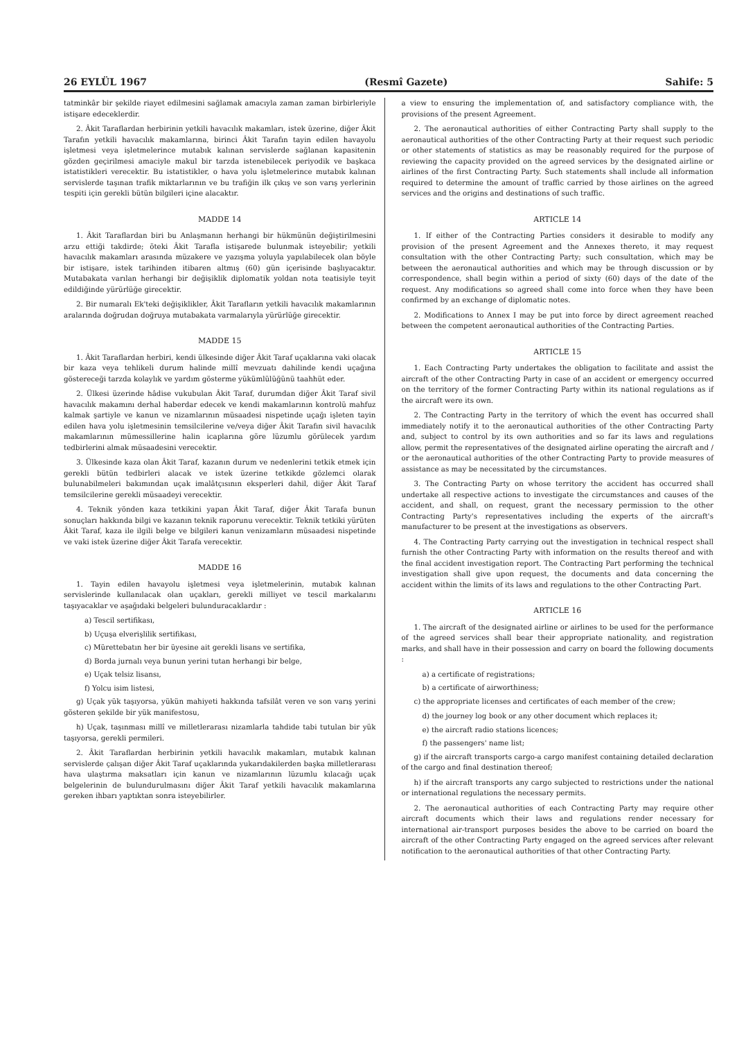26 EYLÜL 1967 (Resmî Gazete) Sahife: 5
tatminkâr bir şekilde riayet edilmesini sağlamak amacıyla zaman zaman birbirleriyle istişare edeceklerdir.
2. Âkit Taraflardan herbirinin yetkili havacılık makamları, istek üzerine, diğer Âkit Tarafın yetkili havacılık makamlarına, birinci Âkit Tarafın tayin edilen havayolu işletmesi veya işletmelerince mutabık kalınan servislerde sağlanan kapasitenin gözden geçirilmesi amaciyle makul bir tarzda istenebilecek periyodik ve başkaca istatistikleri verecektir. Bu istatistikler, o hava yolu işletmelerince mutabık kalınan servislerde taşınan trafik miktarlarının ve bu trafiğin ilk çıkış ve son varış yerlerinin tespiti için gerekli bütün bilgileri içine alacaktır.
MADDE 14
1. Âkit Taraflardan biri bu Anlaşmanın herhangi bir hükmünün değiştirilmesini arzu ettiği takdirde; öteki Âkit Tarafla istişarede bulunmak isteyebilir; yetkili havacılık makamları arasında müzakere ve yazışma yoluyla yapılabilecek olan böyle bir istişare, istek tarihinden itibaren altmış (60) gün içerisinde başlıyacaktır. Mutabakata varılan herhangi bir değişiklik diplomatik yoldan nota teatisiyle teyit edildiğinde yürürlüğe girecektir.
2. Bir numaralı Ek'teki değişiklikler, Âkit Tarafların yetkili havacılık makamlarının aralarında doğrudan doğruya mutabakata varmalarıyla yürürlüğe girecektir.
MADDE 15
1. Âkit Taraflardan herbiri, kendi ülkesinde diğer Âkit Taraf uçaklarına vaki olacak bir kaza veya tehlikeli durum halinde millî mevzuatı dahilinde kendi uçağına göstereceği tarzda kolaylık ve yardım gösterme yükümlülüğünü taahhüt eder.
2. Ülkesi üzerinde hâdise vukubulan Âkit Taraf, durumdan diğer Âkit Taraf sivil havacılık makamını derhal haberdar edecek ve kendi makamlarının kontrolü mahfuz kalmak şartiyle ve kanun ve nizamlarının müsaadesi nispetinde uçağı işleten tayin edilen hava yolu işletmesinin temsilcilerine ve/veya diğer Âkit Tarafın sivil havacılık makamlarının mümessillerine halin icaplarına göre lüzumlu görülecek yardım tedbirlerini almak müsaadesini verecektir.
3. Ülkesinde kaza olan Âkit Taraf, kazanın durum ve nedenlerini tetkik etmek için gerekli bütün tedbirleri alacak ve istek üzerine tetkikde gözlemci olarak bulunabilmeleri bakımından uçak imalâtçısının eksperleri dahil, diğer Âkit Taraf temsilcilerine gerekli müsaadeyi verecektir.
4. Teknik yönden kaza tetkikini yapan Âkit Taraf, diğer Âkit Tarafa bunun sonuçları hakkında bilgi ve kazanın teknik raporunu verecektir. Teknik tetkiki yürüten Âkit Taraf, kaza ile ilgili belge ve bilgileri kanun venizamların müsaadesi nispetinde ve vaki istek üzerine diğer Âkit Tarafa verecektir.
MADDE 16
1. Tayin edilen havayolu işletmesi veya işletmelerinin, mutabık kalınan servislerinde kullanılacak olan uçakları, gerekli milliyet ve tescil markalarını taşıyacaklar ve aşağıdaki belgeleri bulunduracaklardır :
a) Tescil sertifikası,
b) Uçuşa elverişlilik sertifikası,
c) Mürettebatın her bir üyesine ait gerekli lisans ve sertifika,
d) Borda jurnalı veya bunun yerini tutan herhangi bir belge,
e) Uçak telsiz lisansı,
f) Yolcu isim listesi,
g) Uçak yük taşıyorsa, yükün mahiyeti hakkında tafsilât veren ve son varış yerini gösteren şekilde bir yük manifestosu,
h) Uçak, taşınması millî ve milletlerarası nizamlarla tahdide tabi tutulan bir yük taşıyorsa, gerekli permileri.
2. Âkit Taraflardan herbirinin yetkili havacılık makamları, mutabık kalınan servislerde çalışan diğer Âkit Taraf uçaklarında yukarıdakilerden başka milletlerarası hava ulaştırma maksatları için kanun ve nizamlarının lüzumlu kılacağı uçak belgelerinin de bulundurulmasını diğer Âkit Taraf yetkili havacılık makamlarına gereken ihbarı yaptıktan sonra isteyebilirler.
a view to ensuring the implementation of, and satisfactory compliance with, the provisions of the present Agreement.
2. The aeronautical authorities of either Contracting Party shall supply to the aeronautical authorities of the other Contracting Party at their request such periodic or other statements of statistics as may be reasonably required for the purpose of reviewing the capacity provided on the agreed services by the designated airline or airlines of the first Contracting Party. Such statements shall include all information required to determine the amount of traffic carried by those airlines on the agreed services and the origins and destinations of such traffic.
ARTICLE 14
1. If either of the Contracting Parties considers it desirable to modify any provision of the present Agreement and the Annexes thereto, it may request consultation with the other Contracting Party; such consultation, which may be between the aeronautical authorities and which may be through discussion or by correspondence, shall begin within a period of sixty (60) days of the date of the request. Any modifications so agreed shall come into force when they have been confirmed by an exchange of diplomatic notes.
2. Modifications to Annex I may be put into force by direct agreement reached between the competent aeronautical authorities of the Contracting Parties.
ARTICLE 15
1. Each Contracting Party undertakes the obligation to facilitate and assist the aircraft of the other Contracting Party in case of an accident or emergency occurred on the territory of the former Contracting Party within its national regulations as if the aircraft were its own.
2. The Contracting Party in the territory of which the event has occurred shall immediately notify it to the aeronautical authorities of the other Contracting Party and, subject to control by its own authorities and so far its laws and regulations allow, permit the representatives of the designated airline operating the aircraft and / or the aeronautical authorities of the other Contracting Party to provide measures of assistance as may be necessitated by the circumstances.
3. The Contracting Party on whose territory the accident has occurred shall undertake all respective actions to investigate the circumstances and causes of the accident, and shall, on request, grant the necessary permission to the other Contracting Party's representatives including the experts of the aircraft's manufacturer to be present at the investigations as observers.
4. The Contracting Party carrying out the investigation in technical respect shall furnish the other Contracting Party with information on the results thereof and with the final accident investigation report. The Contracting Part performing the technical investigation shall give upon request, the documents and data concerning the accident within the limits of its laws and regulations to the other Contracting Part.
ARTICLE 16
1. The aircraft of the designated airline or airlines to be used for the performance of the agreed services shall bear their appropriate nationality, and registration marks, and shall have in their possession and carry on board the following documents :
a) a certificate of registrations;
b) a certificate of airworthiness;
c) the appropriate licenses and certificates of each member of the crew;
d) the journey log book or any other document which replaces it;
e) the aircraft radio stations licences;
f) the passengers' name list;
g) if the aircraft transports cargo-a cargo manifest containing detailed declaration of the cargo and final destination thereof;
h) if the aircraft transports any cargo subjected to restrictions under the national or international regulations the necessary permits.
2. The aeronautical authorities of each Contracting Party may require other aircraft documents which their laws and regulations render necessary for international air-transport purposes besides the above to be carried on board the aircraft of the other Contracting Party engaged on the agreed services after relevant notification to the aeronautical authorities of that other Contracting Party.